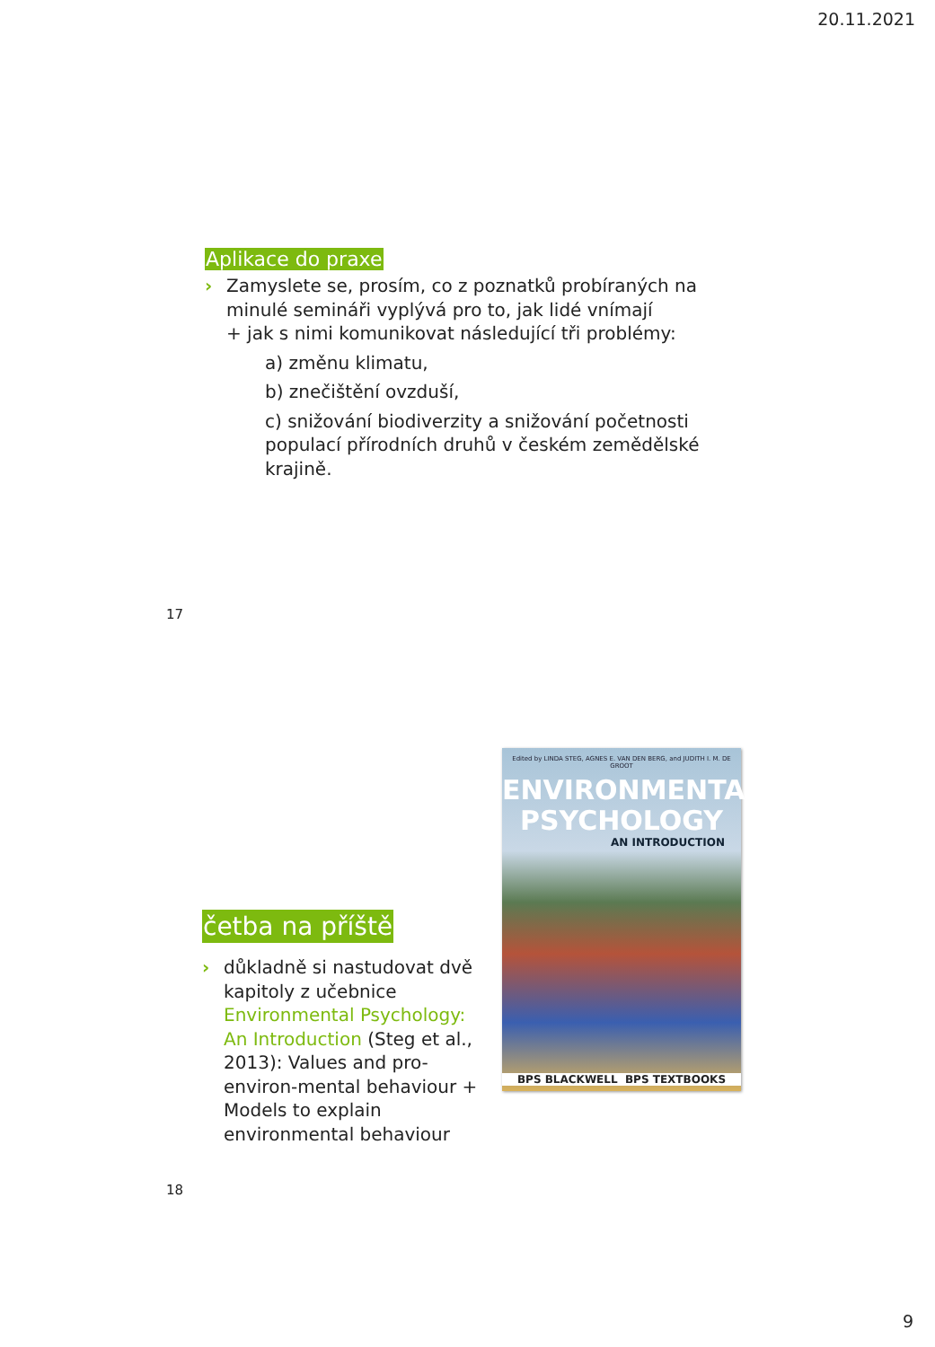20.11.2021
Aplikace do praxe
› Zamyslete se, prosím, co z poznatků probíraných na minulé semináři vyplývá pro to, jak lidé vnímají
+ jak s nimi komunikovat následující tři problémy:
a) změnu klimatu,
b) znečištění ovzduší,
c) snižování biodiverzity a snižování početnosti populací přírodních druhů v českém zemědělské krajině.
17
Edited by LINDA STEG, AGNES E. VAN DEN BERG, and JUDITH I. M. DE GROOT
ENVIRONMENTAL
PSYCHOLOGY
AN INTRODUCTION
BPS BLACKWELL BPS TEXTBOOKS
četba na příště
› důkladně si nastudovat dvě kapitoly z učebnice Environmental Psychology: An Introduction (Steg et al., 2013): Values and pro-environ-mental behaviour + Models to explain environmental behaviour
18
9